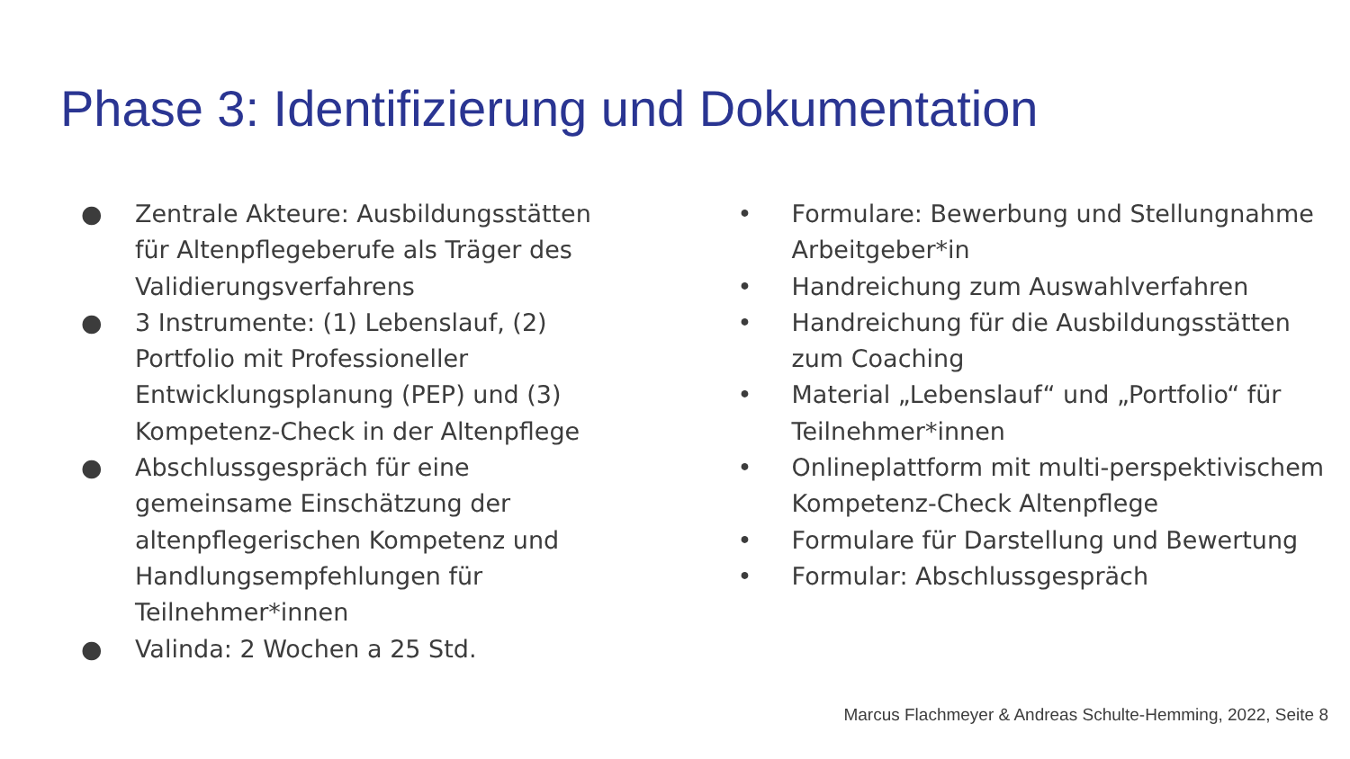Phase 3: Identifizierung und Dokumentation
● Zentrale Akteure: Ausbildungsstätten für Altenpflegeberufe als Träger des Validierungsverfahrens
● 3 Instrumente: (1) Lebenslauf, (2) Portfolio mit Professioneller Entwicklungsplanung (PEP) und (3) Kompetenz-Check in der Altenpflege
● Abschlussgespräch für eine gemeinsame Einschätzung der altenpflegerischen Kompetenz und Handlungsempfehlungen für Teilnehmer*innen
● Valinda: 2 Wochen a 25 Std.
• Formulare: Bewerbung und Stellungnahme Arbeitgeber*in
• Handreichung zum Auswahlverfahren
• Handreichung für die Ausbildungsstätten zum Coaching
• Material „Lebenslauf“ und „Portfolio“ für Teilnehmer*innen
• Onlineplattform mit multi-perspektivischem Kompetenz-Check Altenpflege
• Formulare für Darstellung und Bewertung
• Formular: Abschlussgespräch
Marcus Flachmeyer & Andreas Schulte-Hemming, 2022, Seite 8